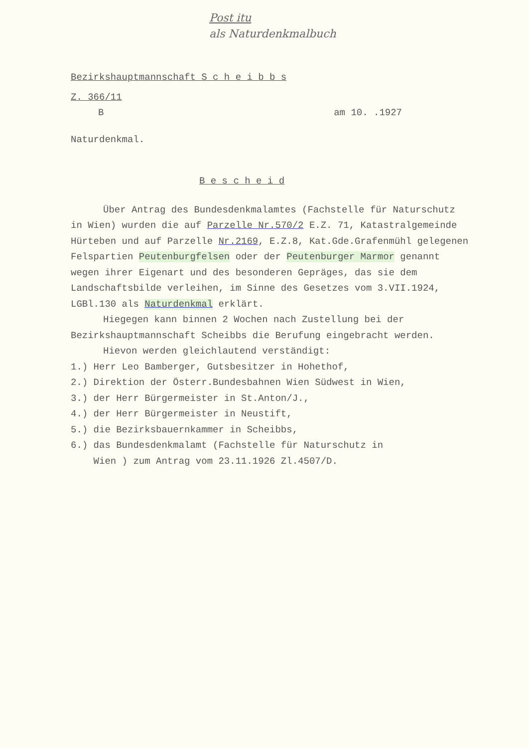Post itu
als Naturdenkmalbuch
Bezirkshauptmannschaft S c h e i b b s
Z. 366/11
Bam 10. .1927
Naturdenkmal.
B e s c h e i d
Über Antrag des Bundesdenkmalamtes (Fachstelle für Naturschutz in Wien) wurden die auf Parzelle Nr.570/2 E.Z. 71, Katastralgemeinde Hürteben und auf Parzelle Nr.2169, E.Z.8, Kat.Gde.Grafenmühl gelegenen Felspartien Peutenburgfelsen oder der Peutenburger Marmor genannt wegen ihrer Eigenart und des besonderen Gepräges, das sie dem Landschaftsbilde verleihen, im Sinne des Gesetzes vom 3.VII.1924, LGBl.130 als Naturdenkmal erklärt.
Hiegegen kann binnen 2 Wochen nach Zustellung bei der Bezirkshauptmannschaft Scheibbs die Berufung eingebracht werden.
Hievon werden gleichlautend verständigt:
1.) Herr Leo Bamberger, Gutsbesitzer in Hohethof,
2.) Direktion der Österr.Bundesbahnen Wien Südwest in Wien,
3.) der Herr Bürgermeister in St.Anton/J.,
4.) der Herr Bürgermeister in Neustift,
5.) die Bezirksbauernkammer in Scheibbs,
6.) das Bundesdenkmalamt (Fachstelle für Naturschutz in
Wien ) zum Antrag vom 23.11.1926 Zl.4507/D.